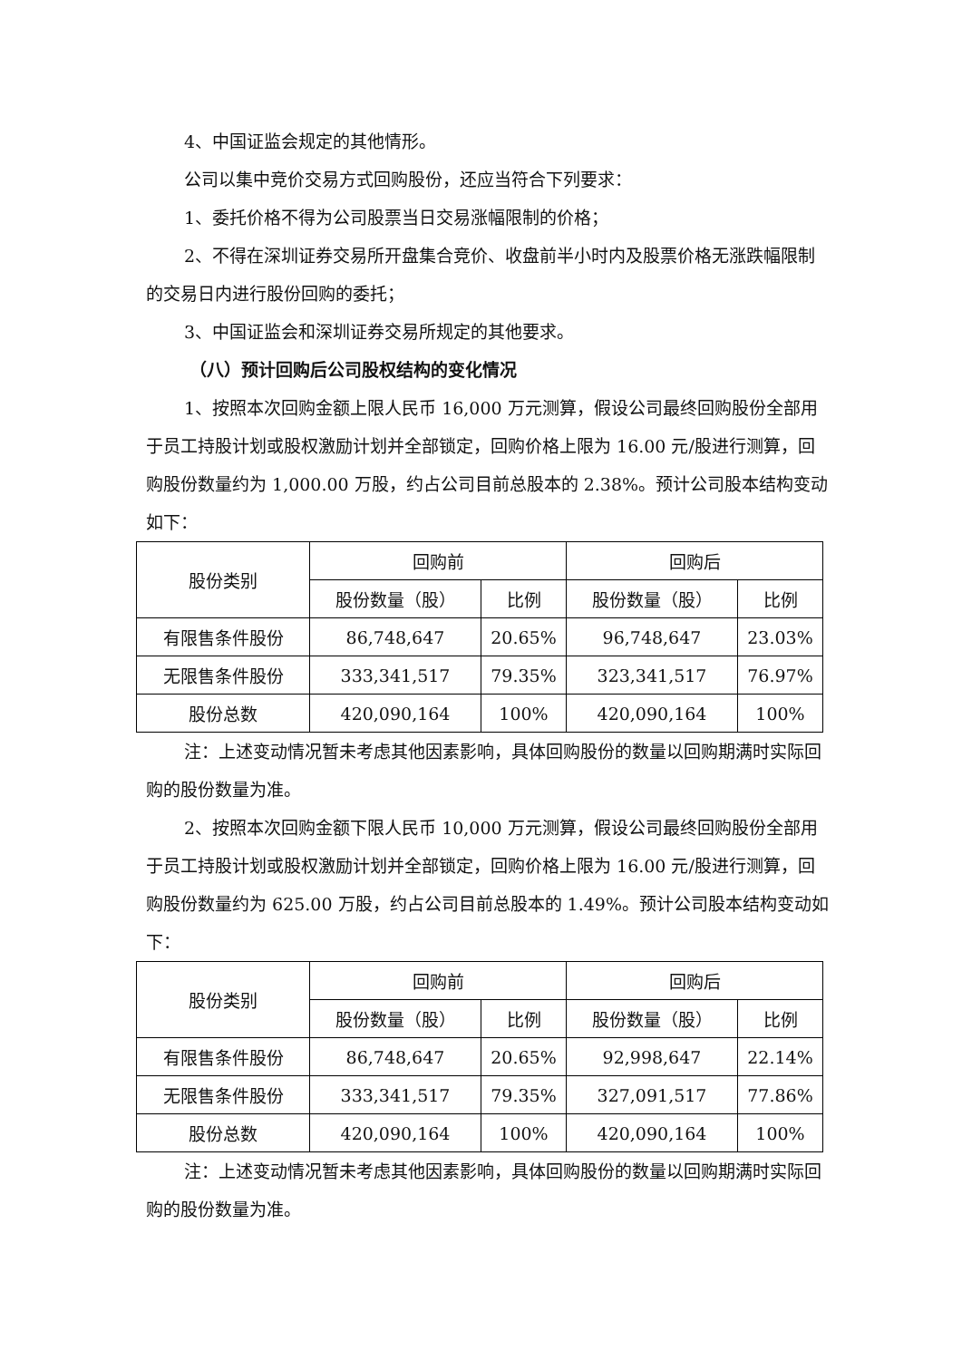4、中国证监会规定的其他情形。
公司以集中竞价交易方式回购股份，还应当符合下列要求：
1、委托价格不得为公司股票当日交易涨幅限制的价格；
2、不得在深圳证券交易所开盘集合竞价、收盘前半小时内及股票价格无涨跌幅限制的交易日内进行股份回购的委托；
3、中国证监会和深圳证券交易所规定的其他要求。
（八）预计回购后公司股权结构的变化情况
1、按照本次回购金额上限人民币 16,000 万元测算，假设公司最终回购股份全部用于员工持股计划或股权激励计划并全部锁定，回购价格上限为 16.00 元/股进行测算，回购股份数量约为 1,000.00 万股，约占公司目前总股本的 2.38%。预计公司股本结构变动如下：
| 股份类别 | 回购前 | | 回购后 | |
| --- | --- | --- | --- | --- |
| | 股份数量（股） | 比例 | 股份数量（股） | 比例 |
| 有限售条件股份 | 86,748,647 | 20.65% | 96,748,647 | 23.03% |
| 无限售条件股份 | 333,341,517 | 79.35% | 323,341,517 | 76.97% |
| 股份总数 | 420,090,164 | 100% | 420,090,164 | 100% |
注：上述变动情况暂未考虑其他因素影响，具体回购股份的数量以回购期满时实际回购的股份数量为准。
2、按照本次回购金额下限人民币 10,000 万元测算，假设公司最终回购股份全部用于员工持股计划或股权激励计划并全部锁定，回购价格上限为 16.00 元/股进行测算，回购股份数量约为 625.00 万股，约占公司目前总股本的 1.49%。预计公司股本结构变动如下：
| 股份类别 | 回购前 | | 回购后 | |
| --- | --- | --- | --- | --- |
| | 股份数量（股） | 比例 | 股份数量（股） | 比例 |
| 有限售条件股份 | 86,748,647 | 20.65% | 92,998,647 | 22.14% |
| 无限售条件股份 | 333,341,517 | 79.35% | 327,091,517 | 77.86% |
| 股份总数 | 420,090,164 | 100% | 420,090,164 | 100% |
注：上述变动情况暂未考虑其他因素影响，具体回购股份的数量以回购期满时实际回购的股份数量为准。